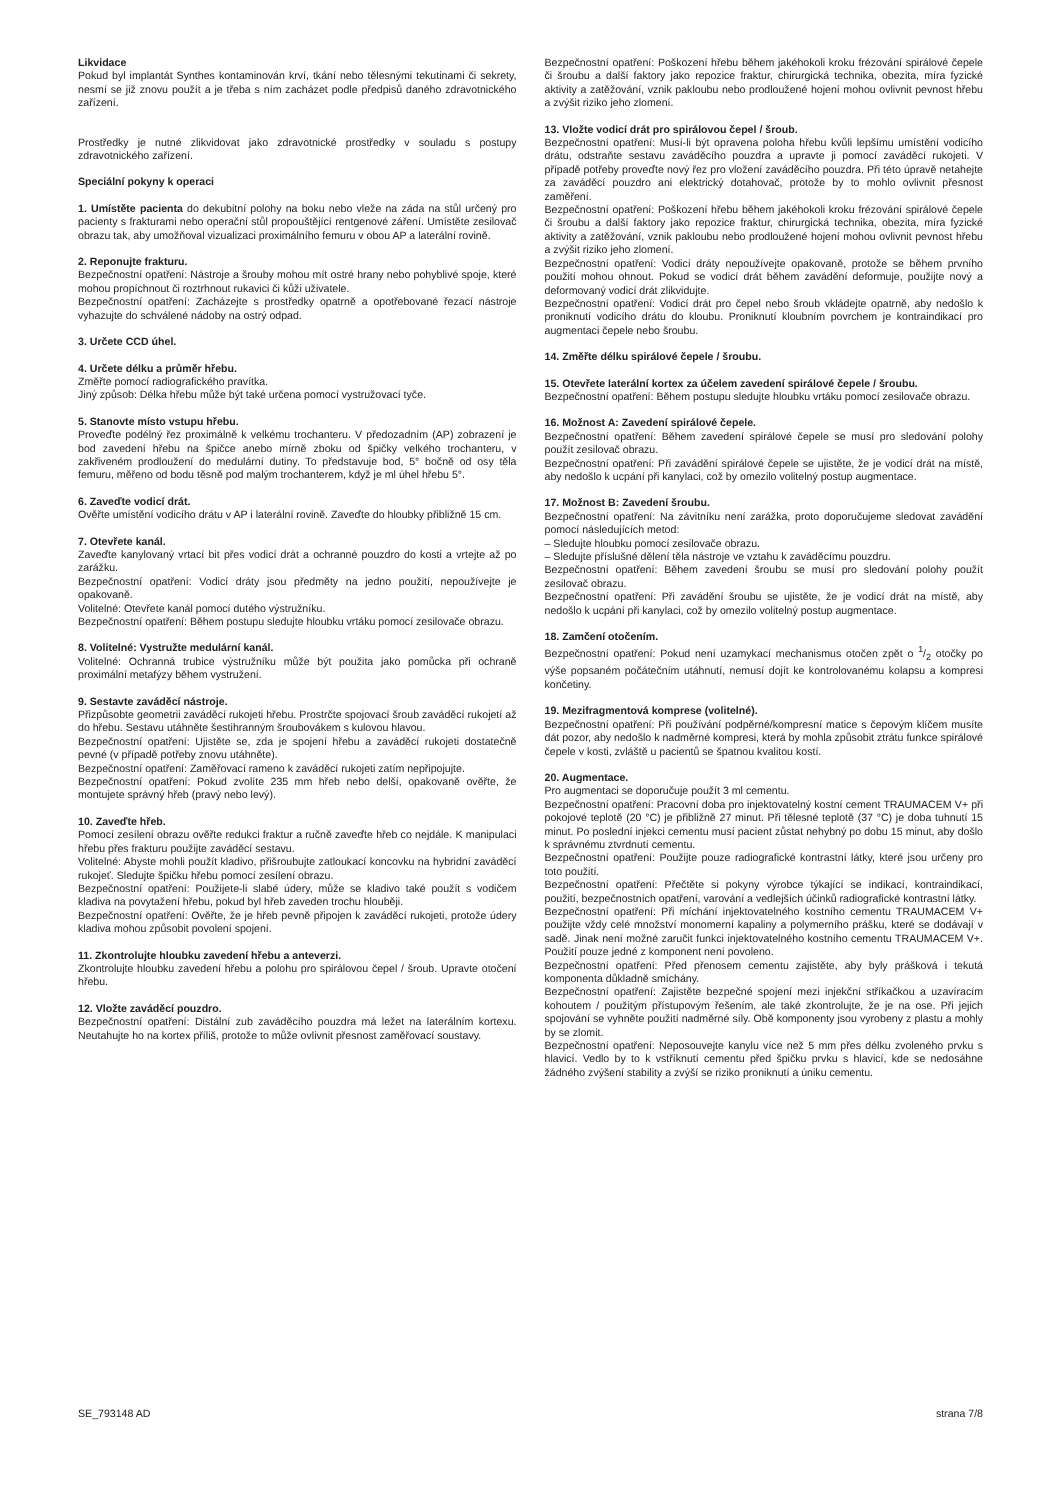Likvidace
Pokud byl implantát Synthes kontaminován krví, tkání nebo tělesnými tekutinami či sekrety, nesmí se již znovu použít a je třeba s ním zacházet podle předpisů daného zdravotnického zařízení.
Prostředky je nutné zlikvidovat jako zdravotnické prostředky v souladu s postupy zdravotnického zařízení.
Speciální pokyny k operaci
1. Umístěte pacienta do dekubitní polohy na boku nebo vleže na záda na stůl určený pro pacienty s frakturami nebo operační stůl propouštějící rentgenové záření. Umístěte zesilovač obrazu tak, aby umožňoval vizualizaci proximálního femuru v obou AP a laterální rovině.
2. Reponujte frakturu.
Bezpečnostní opatření: Nástroje a šrouby mohou mít ostré hrany nebo pohyblivé spoje, které mohou propíchnout či roztrhnout rukavici či kůži uživatele.
Bezpečnostní opatření: Zacházejte s prostředky opatrně a opotřebované řezací nástroje vyhazujte do schválené nádoby na ostrý odpad.
3. Určete CCD úhel.
4. Určete délku a průměr hřebu.
Změřte pomocí radiografického pravítka.
Jiný způsob: Délka hřebu může být také určena pomocí vystružovací tyče.
5. Stanovte místo vstupu hřebu.
Proveďte podélný řez proximálně k velkému trochanteru. V předozadním (AP) zobrazení je bod zavedení hřebu na špičce anebo mírně zboku od špičky velkého trochanteru, v zakřiveném prodloužení do medulární dutiny. To představuje bod, 5° bočně od osy těla femuru, měřeno od bodu těsně pod malým trochanterem, když je ml úhel hřebu 5°.
6. Zaveďte vodicí drát.
Ověřte umístění vodicího drátu v AP i laterální rovině. Zaveďte do hloubky přibližně 15 cm.
7. Otevřete kanál.
Zaveďte kanylovaný vrtací bit přes vodicí drát a ochranné pouzdro do kosti a vrtejte až po zarážku.
Bezpečnostní opatření: Vodicí dráty jsou předměty na jedno použití, nepoužívejte je opakovaně.
Volitelné: Otevřete kanál pomocí dutého výstružníku.
Bezpečnostní opatření: Během postupu sledujte hloubku vrtáku pomocí zesilovače obrazu.
8. Volitelné: Vystružte medulární kanál.
Volitelné: Ochranná trubice výstružníku může být použita jako pomůcka při ochraně proximální metafýzy během vystružení.
9. Sestavte zaváděcí nástroje.
Přizpůsobte geometrii zaváděcí rukojeti hřebu. Prostrčte spojovací šroub zaváděcí rukojetí až do hřebu. Sestavu utáhněte šestihranným šroubovákem s kulovou hlavou.
Bezpečnostní opatření: Ujistěte se, zda je spojení hřebu a zaváděcí rukojeti dostatečně pevné (v případě potřeby znovu utáhněte).
Bezpečnostní opatření: Zaměřovací rameno k zaváděcí rukojeti zatím nepřipojujte.
Bezpečnostní opatření: Pokud zvolíte 235 mm hřeb nebo delší, opakovaně ověřte, že montujete správný hřeb (pravý nebo levý).
10. Zaveďte hřeb.
Pomocí zesílení obrazu ověřte redukci fraktur a ručně zaveďte hřeb co nejdále. K manipulaci hřebu přes frakturu použijte zaváděcí sestavu.
Volitelné: Abyste mohli použít kladivo, přišroubujte zatloukací koncovku na hybridní zaváděcí rukojeť. Sledujte špičku hřebu pomocí zesílení obrazu.
Bezpečnostní opatření: Použijete-li slabé údery, může se kladivo také použít s vodičem kladiva na povytažení hřebu, pokud byl hřeb zaveden trochu hlouběji.
Bezpečnostní opatření: Ověřte, že je hřeb pevně připojen k zaváděcí rukojeti, protože údery kladiva mohou způsobit povolení spojení.
11. Zkontrolujte hloubku zavedení hřebu a anteverzi.
Zkontrolujte hloubku zavedení hřebu a polohu pro spirálovou čepel / šroub. Upravte otočení hřebu.
12. Vložte zaváděcí pouzdro.
Bezpečnostní opatření: Distální zub zaváděcího pouzdra má ležet na laterálním kortexu. Neutahujte ho na kortex příliš, protože to může ovlivnit přesnost zaměřovací soustavy.
Bezpečnostní opatření: Poškození hřebu během jakéhokoli kroku frézování spirálové čepele či šroubu a další faktory jako repozice fraktur, chirurgická technika, obezita, míra fyzické aktivity a zatěžování, vznik pakloubu nebo prodloužené hojení mohou ovlivnit pevnost hřebu a zvýšit riziko jeho zlomení.
13. Vložte vodicí drát pro spirálovou čepel / šroub.
Bezpečnostní opatření: Musí-li být opravena poloha hřebu kvůli lepšímu umístění vodicího drátu, odstraňte sestavu zaváděcího pouzdra a upravte ji pomocí zaváděcí rukojeti. V případě potřeby proveďte nový řez pro vložení zaváděcího pouzdra. Při této úpravě netahejte za zaváděcí pouzdro ani elektrický dotahovač, protože by to mohlo ovlivnit přesnost zaměření.
Bezpečnostní opatření: Poškození hřebu během jakéhokoli kroku frézování spirálové čepele či šroubu a další faktory jako repozice fraktur, chirurgická technika, obezita, míra fyzické aktivity a zatěžování, vznik pakloubu nebo prodloužené hojení mohou ovlivnit pevnost hřebu a zvýšit riziko jeho zlomení.
Bezpečnostní opatření: Vodicí dráty nepoužívejte opakovaně, protože se během prvního použití mohou ohnout. Pokud se vodicí drát během zavádění deformuje, použijte nový a deformovaný vodicí drát zlikvidujte.
Bezpečnostní opatření: Vodicí drát pro čepel nebo šroub vkládejte opatrně, aby nedošlo k proniknutí vodicího drátu do kloubu. Proniknutí kloubním povrchem je kontraindikací pro augmentaci čepele nebo šroubu.
14. Změřte délku spirálové čepele / šroubu.
15. Otevřete laterální kortex za účelem zavedení spirálové čepele / šroubu.
Bezpečnostní opatření: Během postupu sledujte hloubku vrtáku pomocí zesilovače obrazu.
16. Možnost A: Zavedení spirálové čepele.
Bezpečnostní opatření: Během zavedení spirálové čepele se musí pro sledování polohy použít zesilovač obrazu.
Bezpečnostní opatření: Při zavádění spirálové čepele se ujistěte, že je vodicí drát na místě, aby nedošlo k ucpání při kanylaci, což by omezilo volitelný postup augmentace.
17. Možnost B: Zavedení šroubu.
Bezpečnostní opatření: Na závitníku není zarážka, proto doporučujeme sledovat zavádění pomocí následujících metod:
– Sledujte hloubku pomocí zesilovače obrazu.
– Sledujte příslušné dělení těla nástroje ve vztahu k zaváděcímu pouzdru.
Bezpečnostní opatření: Během zavedení šroubu se musí pro sledování polohy použít zesilovač obrazu.
Bezpečnostní opatření: Při zavádění šroubu se ujistěte, že je vodicí drát na místě, aby nedošlo k ucpání při kanylaci, což by omezilo volitelný postup augmentace.
18. Zamčení otočením.
Bezpečnostní opatření: Pokud není uzamykací mechanismus otočen zpět o 1/2 otočky po výše popsaném počátečním utáhnutí, nemusí dojít ke kontrolovanému kolapsu a kompresi končetiny.
19. Mezifragmentová komprese (volitelné).
Bezpečnostní opatření: Při používání podpěrné/kompresní matice s čepovým klíčem musíte dát pozor, aby nedošlo k nadměrné kompresi, která by mohla způsobit ztrátu funkce spirálové čepele v kosti, zvláště u pacientů se špatnou kvalitou kostí.
20. Augmentace.
Pro augmentaci se doporučuje použít 3 ml cementu.
Bezpečnostní opatření: Pracovní doba pro injektovatelný kostní cement TRAUMACEM V+ při pokojové teplotě (20 °C) je přibližně 27 minut. Při tělesné teplotě (37 °C) je doba tuhnutí 15 minut. Po poslední injekci cementu musí pacient zůstat nehybný po dobu 15 minut, aby došlo k správnému ztvrdnutí cementu.
Bezpečnostní opatření: Použijte pouze radiografické kontrastní látky, které jsou určeny pro toto použití.
Bezpečnostní opatření: Přečtěte si pokyny výrobce týkající se indikací, kontraindikací, použití, bezpečnostních opatření, varování a vedlejších účinků radiografické kontrastní látky.
Bezpečnostní opatření: Při míchání injektovatelného kostního cementu TRAUMACEM V+ použijte vždy celé množství monomerní kapaliny a polymerního prášku, které se dodávají v sadě. Jinak není možné zaručit funkci injektovatelného kostního cementu TRAUMACEM V+. Použití pouze jedné z komponent není povoleno.
Bezpečnostní opatření: Před přenosem cementu zajistěte, aby byly prášková i tekutá komponenta důkladně smíchány.
Bezpečnostní opatření: Zajistěte bezpečné spojení mezi injekční stříkačkou a uzavíracím kohoutem / použitým přístupovým řešením, ale také zkontrolujte, že je na ose. Při jejich spojování se vyhněte použití nadměrné síly. Obě komponenty jsou vyrobeny z plastu a mohly by se zlomit.
Bezpečnostní opatření: Neposouvejte kanylu více než 5 mm přes délku zvoleného prvku s hlavicí. Vedlo by to k vstříknutí cementu před špičku prvku s hlavicí, kde se nedosáhne žádného zvýšení stability a zvýší se riziko proniknutí a úniku cementu.
SE_793148 AD strana 7/8